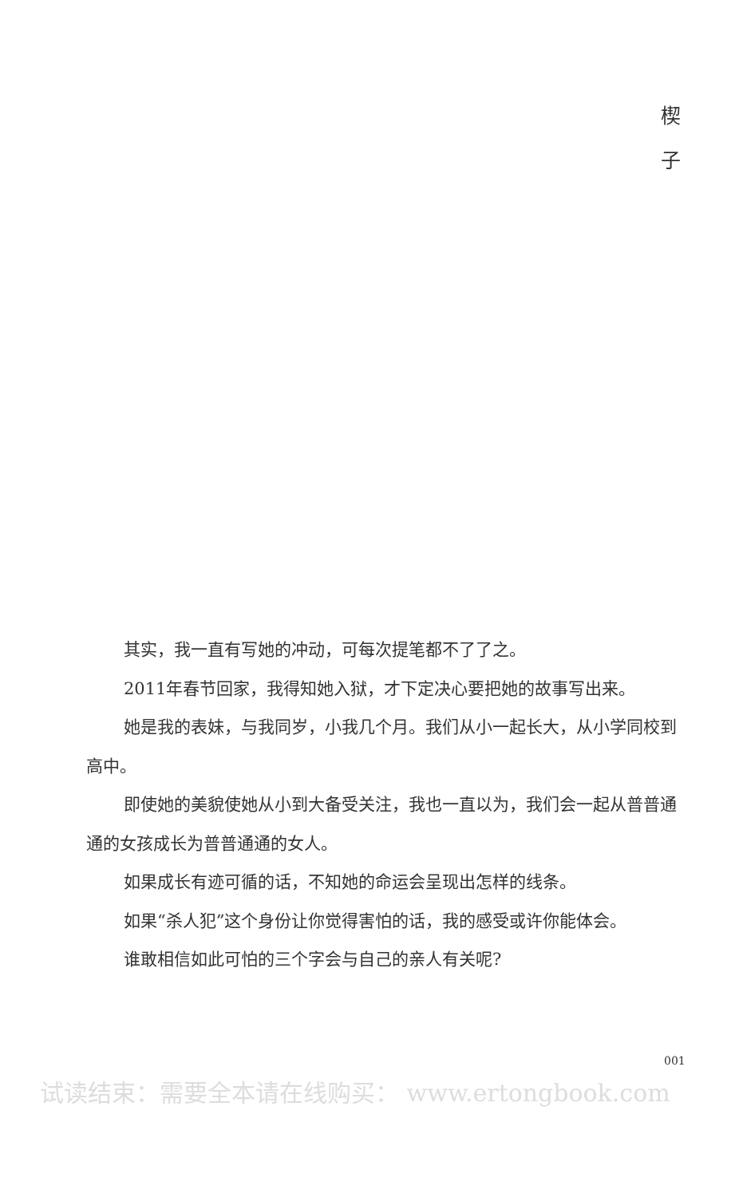楔
子
其实，我一直有写她的冲动，可每次提笔都不了了之。
2011年春节回家，我得知她入狱，才下定决心要把她的故事写出来。
她是我的表妹，与我同岁，小我几个月。我们从小一起长大，从小学同校到高中。
即使她的美貌使她从小到大备受关注，我也一直以为，我们会一起从普普通通的女孩成长为普普通通的女人。
如果成长有迹可循的话，不知她的命运会呈现出怎样的线条。
如果“杀人犯”这个身份让你觉得害怕的话，我的感受或许你能体会。
谁敢相信如此可怕的三个字会与自己的亲人有关呢?
001
试读结束：需要全本请在线购买： www.ertongbook.com